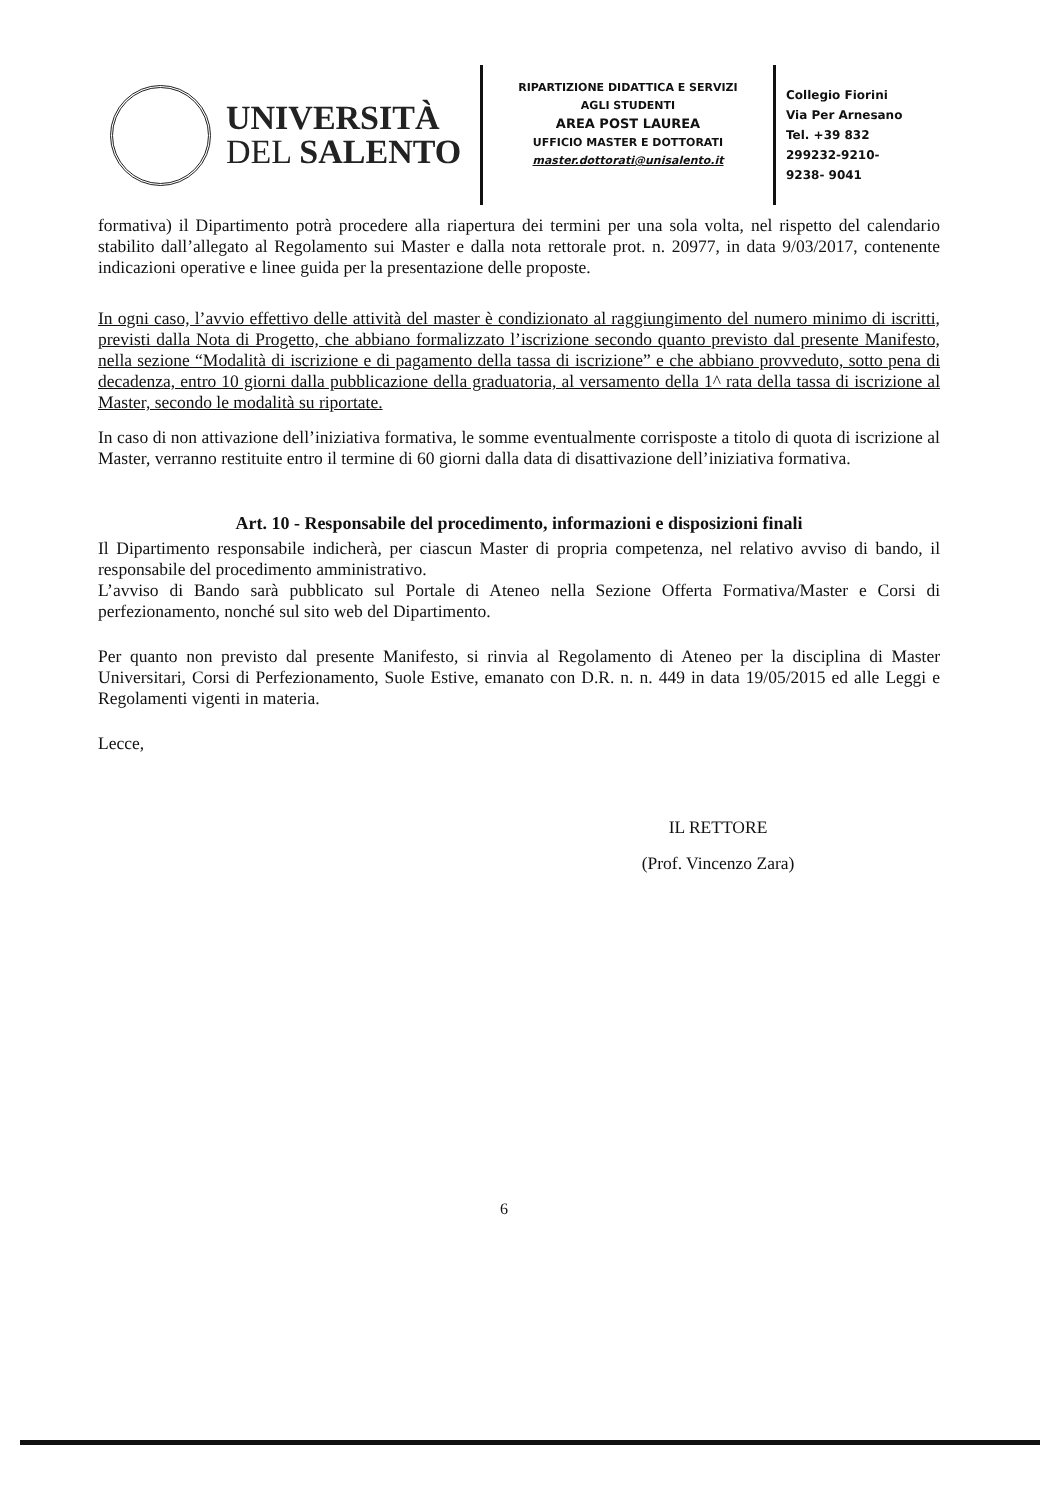UNIVERSITÀ
DEL SALENTO
RIPARTIZIONE DIDATTICA E SERVIZI
AGLI STUDENTI
AREA POST LAUREA
UFFICIO MASTER E DOTTORATI
master.dottorati@unisalento.it
Collegio Fiorini
Via Per Arnesano
Tel. +39 832
299232-9210-
9238- 9041
formativa) il Dipartimento potrà procedere alla riapertura dei termini per una sola volta, nel rispetto del calendario stabilito dall’allegato al Regolamento sui Master e dalla nota rettorale prot. n. 20977, in data 9/03/2017, contenente indicazioni operative e linee guida per la presentazione delle proposte.
In ogni caso, l’avvio effettivo delle attività del master è condizionato al raggiungimento del numero minimo di iscritti, previsti dalla Nota di Progetto, che abbiano formalizzato l’iscrizione secondo quanto previsto dal presente Manifesto, nella sezione “Modalità di iscrizione e di pagamento della tassa di iscrizione” e che abbiano provveduto, sotto pena di decadenza, entro 10 giorni dalla pubblicazione della graduatoria, al versamento della 1^ rata della tassa di iscrizione al Master, secondo le modalità su riportate.
In caso di non attivazione dell’iniziativa formativa, le somme eventualmente corrisposte a titolo di quota di iscrizione al Master, verranno restituite entro il termine di 60 giorni dalla data di disattivazione dell’iniziativa formativa.
Art. 10 - Responsabile del procedimento, informazioni e disposizioni finali
Il Dipartimento responsabile indicherà, per ciascun Master di propria competenza, nel relativo avviso di bando, il responsabile del procedimento amministrativo.
L’avviso di Bando sarà pubblicato sul Portale di Ateneo nella Sezione Offerta Formativa/Master e Corsi di perfezionamento, nonché sul sito web del Dipartimento.
Per quanto non previsto dal presente Manifesto, si rinvia al Regolamento di Ateneo per la disciplina di Master Universitari, Corsi di Perfezionamento, Suole Estive, emanato con D.R. n. n. 449 in data 19/05/2015 ed alle Leggi e Regolamenti vigenti in materia.
Lecce,
IL RETTORE
(Prof. Vincenzo Zara)
6